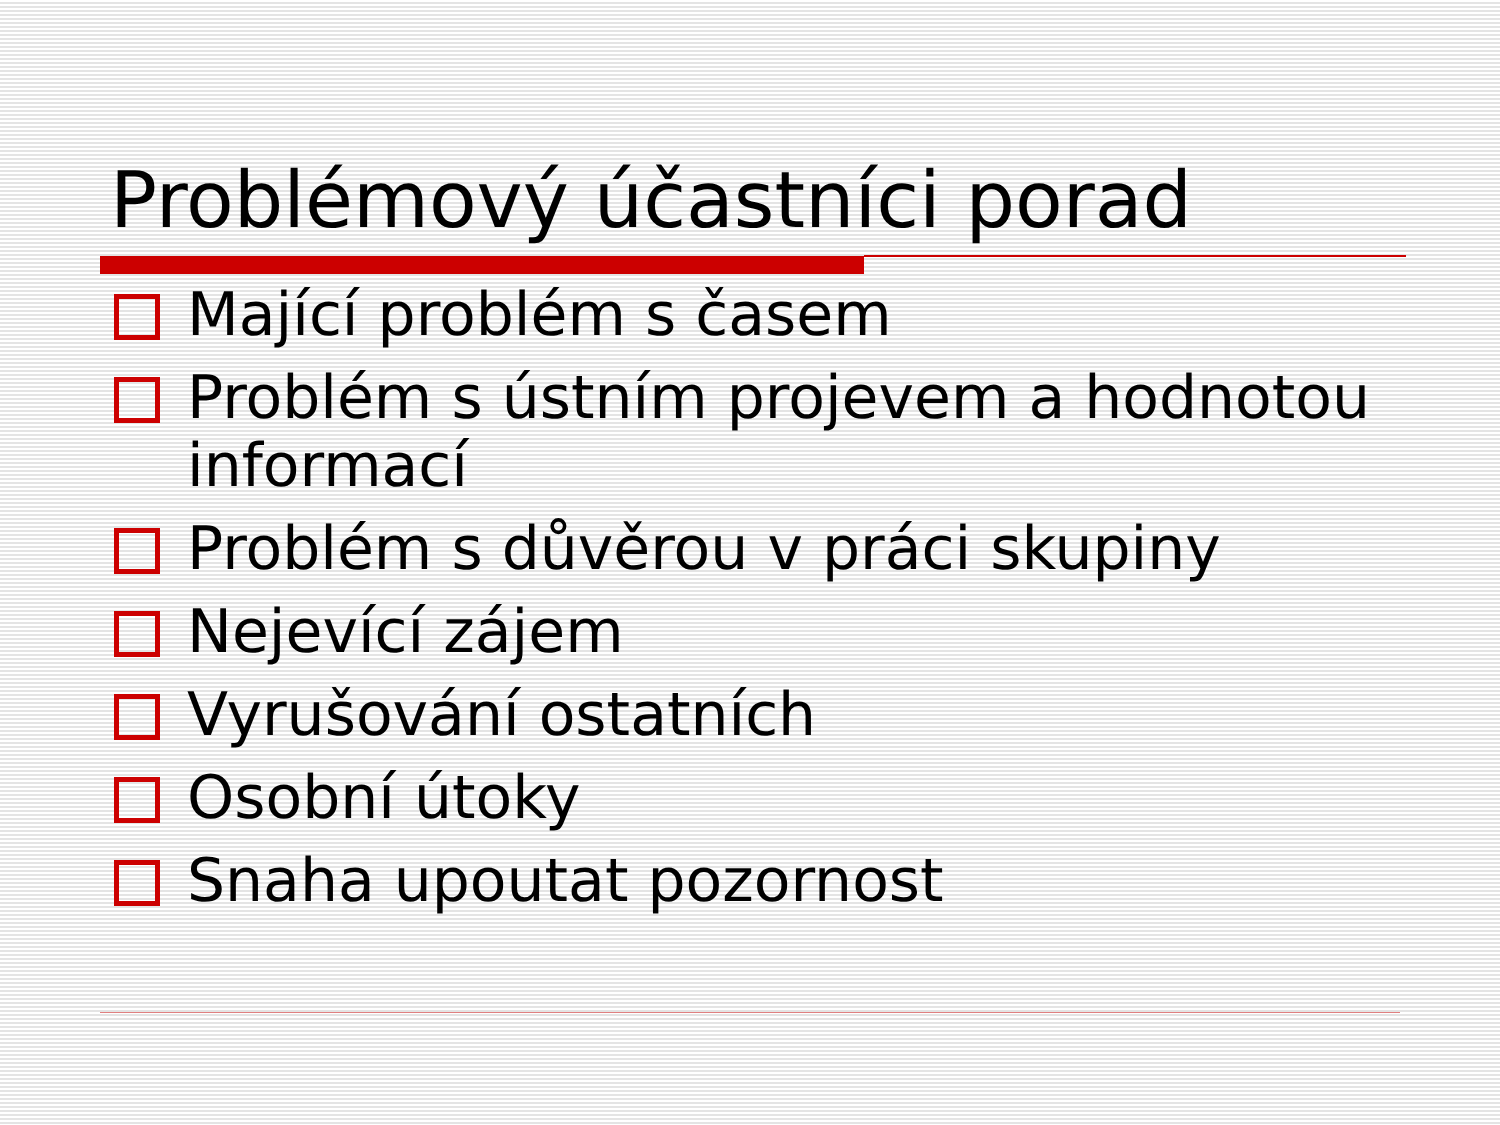Problémový účastníci porad
Mající problém s časem
Problém s ústním projevem a hodnotou informací
Problém s důvěrou v práci skupiny
Nejevící zájem
Vyrušování ostatních
Osobní útoky
Snaha upoutat pozornost